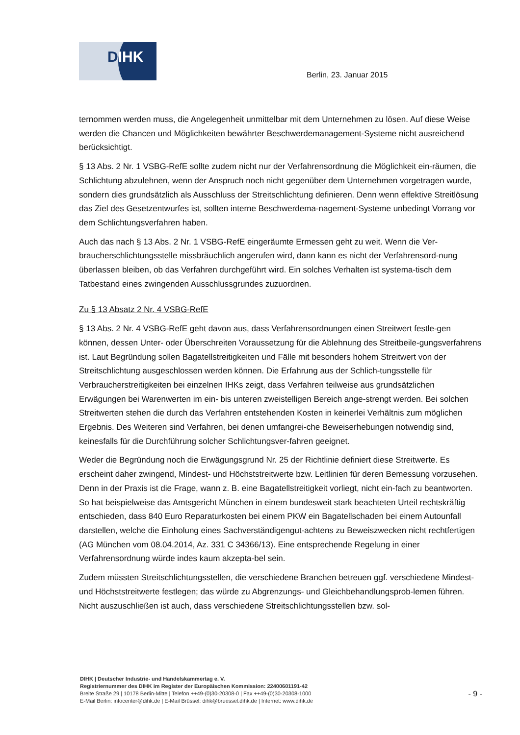DIHK
Berlin, 23. Januar 2015
ternommen werden muss, die Angelegenheit unmittelbar mit dem Unternehmen zu lösen. Auf diese Weise werden die Chancen und Möglichkeiten bewährter Beschwerdemanagement-Systeme nicht ausreichend berücksichtigt.
§ 13 Abs. 2 Nr. 1 VSBG-RefE sollte zudem nicht nur der Verfahrensordnung die Möglichkeit ein-räumen, die Schlichtung abzulehnen, wenn der Anspruch noch nicht gegenüber dem Unternehmen vorgetragen wurde, sondern dies grundsätzlich als Ausschluss der Streitschlichtung definieren. Denn wenn effektive Streitlösung das Ziel des Gesetzentwurfes ist, sollten interne Beschwerdema-nagement-Systeme unbedingt Vorrang vor dem Schlichtungsverfahren haben.
Auch das nach § 13 Abs. 2 Nr. 1 VSBG-RefE eingeräumte Ermessen geht zu weit. Wenn die Ver-braucherschlichtungsstelle missbräuchlich angerufen wird, dann kann es nicht der Verfahrensord-nung überlassen bleiben, ob das Verfahren durchgeführt wird. Ein solches Verhalten ist systema-tisch dem Tatbestand eines zwingenden Ausschlussgrundes zuzuordnen.
Zu § 13 Absatz 2 Nr. 4 VSBG-RefE
§ 13 Abs. 2 Nr. 4 VSBG-RefE geht davon aus, dass Verfahrensordnungen einen Streitwert festle-gen können, dessen Unter- oder Überschreiten Voraussetzung für die Ablehnung des Streitbeile-gungsverfahrens ist. Laut Begründung sollen Bagatellstreitigkeiten und Fälle mit besonders hohem Streitwert von der Streitschlichtung ausgeschlossen werden können. Die Erfahrung aus der Schlich-tungsstelle für Verbraucherstreitigkeiten bei einzelnen IHKs zeigt, dass Verfahren teilweise aus grundsätzlichen Erwägungen bei Warenwerten im ein- bis unteren zweistelligen Bereich ange-strengt werden. Bei solchen Streitwerten stehen die durch das Verfahren entstehenden Kosten in keinerlei Verhältnis zum möglichen Ergebnis. Des Weiteren sind Verfahren, bei denen umfangrei-che Beweiserhebungen notwendig sind, keinesfalls für die Durchführung solcher Schlichtungsver-fahren geeignet.
Weder die Begründung noch die Erwägungsgrund Nr. 25 der Richtlinie definiert diese Streitwerte. Es erscheint daher zwingend, Mindest- und Höchststreitwerte bzw. Leitlinien für deren Bemessung vorzusehen. Denn in der Praxis ist die Frage, wann z. B. eine Bagatellstreitigkeit vorliegt, nicht ein-fach zu beantworten. So hat beispielweise das Amtsgericht München in einem bundesweit stark beachteten Urteil rechtskräftig entschieden, dass 840 Euro Reparaturkosten bei einem PKW ein Bagatellschaden bei einem Autounfall darstellen, welche die Einholung eines Sachverständigengut-achtens zu Beweiszwecken nicht rechtfertigen (AG München vom 08.04.2014, Az. 331 C 34366/13). Eine entsprechende Regelung in einer Verfahrensordnung würde indes kaum akzepta-bel sein.
Zudem müssten Streitschlichtungsstellen, die verschiedene Branchen betreuen ggf. verschiedene Mindest- und Höchststreitwerte festlegen; das würde zu Abgrenzungs- und Gleichbehandlungsprob-lemen führen. Nicht auszuschließen ist auch, dass verschiedene Streitschlichtungsstellen bzw. sol-
DIHK | Deutscher Industrie- und Handelskammertag e. V.
Registriernummer des DIHK im Register der Europäischen Kommission: 22400601191-42
Breite Straße 29 | 10178 Berlin-Mitte | Telefon ++49-(0)30-20308-0 | Fax ++49-(0)30-20308-1000
E-Mail Berlin: infocenter@dihk.de | E-Mail Brüssel: dihk@bruessel.dihk.de | Internet: www.dihk.de
- 9 -